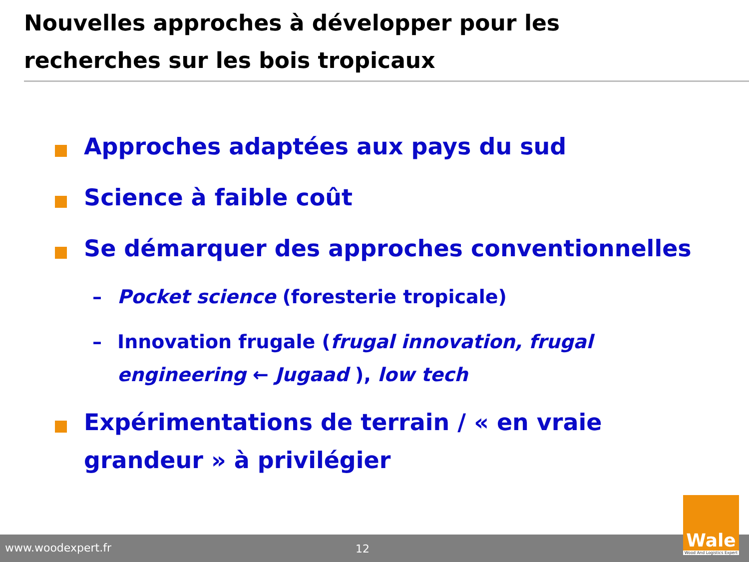Nouvelles approches à développer pour les recherches sur les bois tropicaux
Approches adaptées aux pays du sud
Science à faible coût
Se démarquer des approches conventionnelles
– Pocket science (foresterie tropicale)
– Innovation frugale (frugal innovation, frugal engineering ← Jugaad ), low tech
Expérimentations de terrain / « en vraie grandeur » à privilégier
www.woodexpert.fr 12
Wale
Wood And Logistics Expert